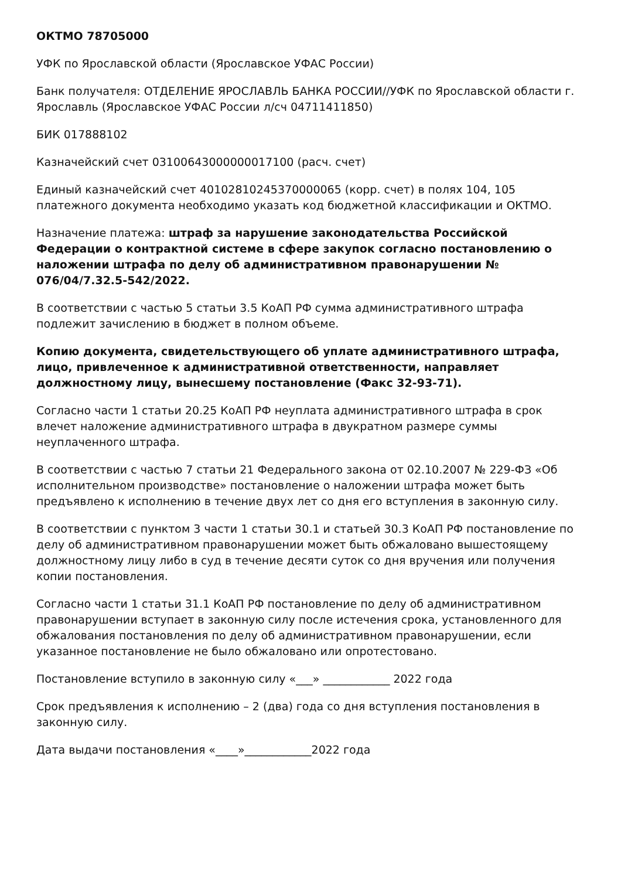ОКТМО 78705000
УФК по Ярославской области (Ярославское УФАС России)
Банк получателя: ОТДЕЛЕНИЕ ЯРОСЛАВЛЬ БАНКА РОССИИ//УФК по Ярославской области г. Ярославль (Ярославское УФАС России л/сч 04711411850)
БИК 017888102
Казначейский счет 03100643000000017100 (расч. счет)
Единый казначейский счет 40102810245370000065 (корр. счет) в полях 104, 105 платежного документа необходимо указать код бюджетной классификации и ОКТМО.
Назначение платежа: штраф за нарушение законодательства Российской Федерации о контрактной системе в сфере закупок согласно постановлению о наложении штрафа по делу об административном правонарушении № 076/04/7.32.5-542/2022.
В соответствии с частью 5 статьи 3.5 КоАП РФ сумма административного штрафа подлежит зачислению в бюджет в полном объеме.
Копию документа, свидетельствующего об уплате административного штрафа, лицо, привлеченное к административной ответственности, направляет должностному лицу, вынесшему постановление (Факс 32-93-71).
Согласно части 1 статьи 20.25 КоАП РФ неуплата административного штрафа в срок влечет наложение административного штрафа в двукратном размере суммы неуплаченного штрафа.
В соответствии с частью 7 статьи 21 Федерального закона от 02.10.2007 № 229-ФЗ «Об исполнительном производстве» постановление о наложении штрафа может быть предъявлено к исполнению в течение двух лет со дня его вступления в законную силу.
В соответствии с пунктом 3 части 1 статьи 30.1 и статьей 30.3 КоАП РФ постановление по делу об административном правонарушении может быть обжаловано вышестоящему должностному лицу либо в суд в течение десяти суток со дня вручения или получения копии постановления.
Согласно части 1 статьи 31.1 КоАП РФ постановление по делу об административном правонарушении вступает в законную силу после истечения срока, установленного для обжалования постановления по делу об административном правонарушении, если указанное постановление не было обжаловано или опротестовано.
Постановление вступило в законную силу «___» ____________ 2022 года
Срок предъявления к исполнению – 2 (два) года со дня вступления постановления в законную силу.
Дата выдачи постановления «____»____________2022 года